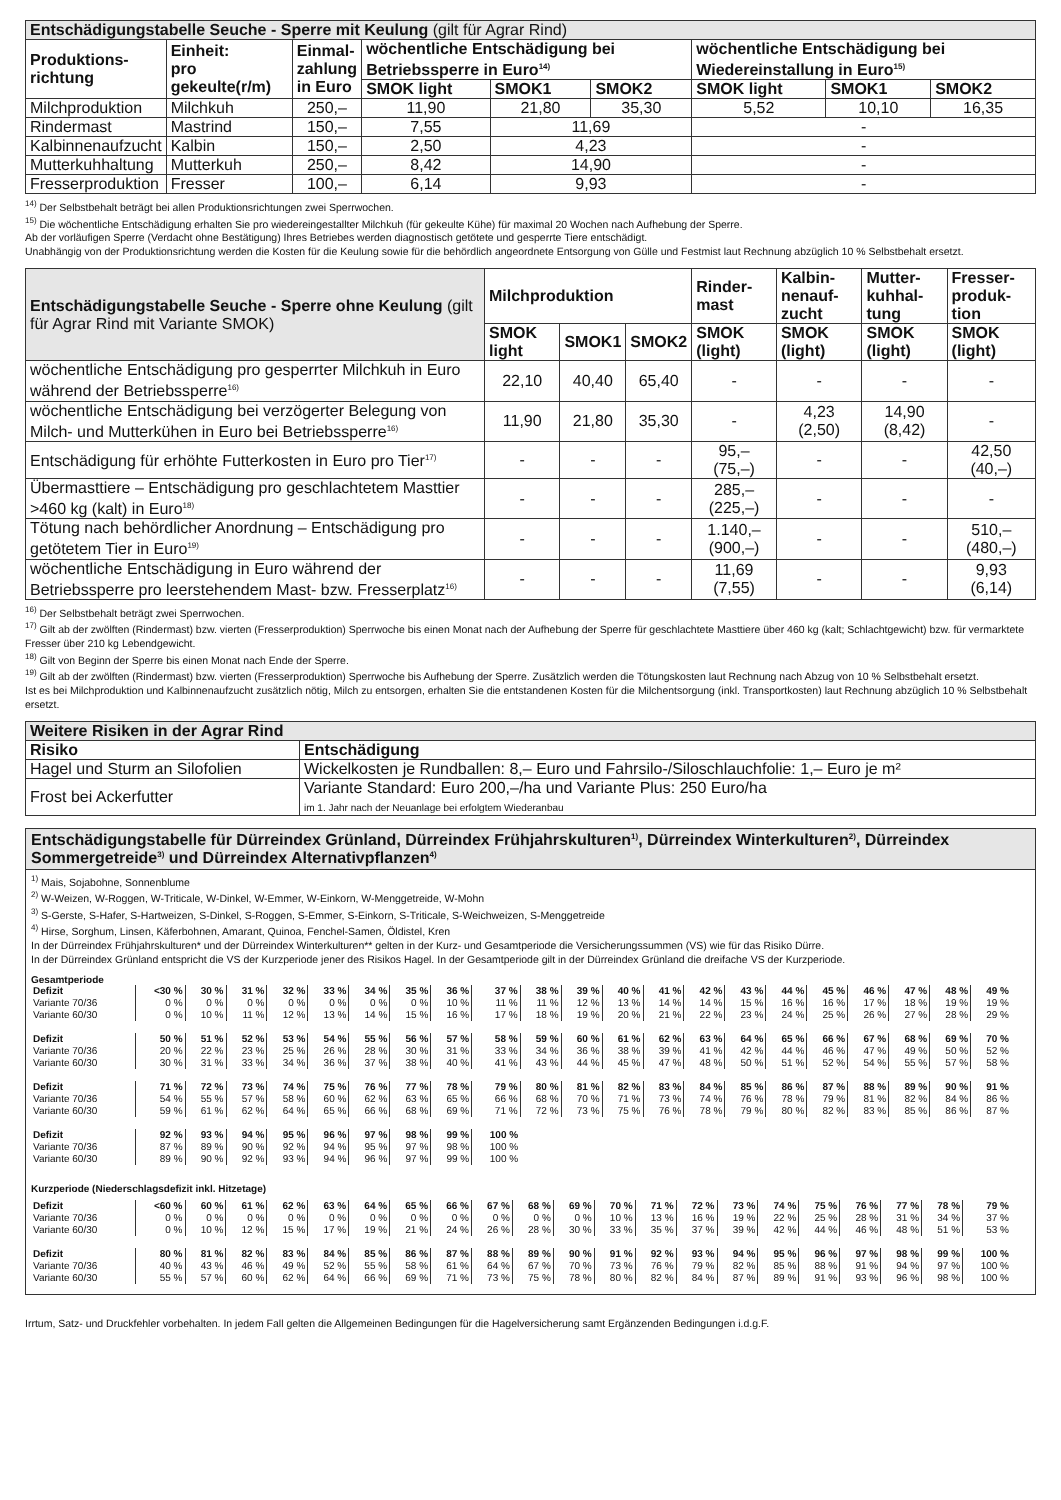| Entschädigungstabelle Seuche - Sperre mit Keulung (gilt für Agrar Rind) | | | | | | | | |
| Produktions- richtung | Einheit: pro gekeulte(r/m) | Einmal- zahlung in Euro | wöchentliche Entschädigung bei Betriebssperre in Euro<sup>14)</sup> | | | wöchentliche Entschädigung bei Wiedereinstallung in Euro<sup>15)</sup> | | |
| | | | SMOK light | SMOK1 | SMOK2 | SMOK light | SMOK1 | SMOK2 |
| Milchproduktion | Milchkuh | 250,– | 11,90 | 21,80 | 35,30 | 5,52 | 10,10 | 16,35 |
| Rindermast | Mastrind | 150,– | 7,55 | 11,69 | | - | | |
| Kalbinnenaufzucht | Kalbin | 150,– | 2,50 | 4,23 | | - | | |
| Mutterkuhhaltung | Mutterkuh | 250,– | 8,42 | 14,90 | | - | | |
| Fresserproduktion | Fresser | 100,– | 6,14 | 9,93 | | - | | |
<sup>14)</sup> Der Selbstbehalt beträgt bei allen Produktionsrichtungen zwei Sperrwochen.
<sup>15)</sup> Die wöchentliche Entschädigung erhalten Sie pro wiedereingestallter Milchkuh (für gekeulte Kühe) für maximal 20 Wochen nach Aufhebung der Sperre.
Ab der vorläufigen Sperre (Verdacht ohne Bestätigung) Ihres Betriebes werden diagnostisch getötete und gesperrte Tiere entschädigt.
Unabhängig von der Produktionsrichtung werden die Kosten für die Keulung sowie für die behördlich angeordnete Entsorgung von Gülle und Festmist laut Rechnung abzüglich 10 % Selbstbehalt ersetzt.
| Entschädigungstabelle Seuche - Sperre ohne Keulung (gilt für Agrar Rind mit Variante SMOK) | Milchproduktion | | | Rinder- mast | Kalbin- nenauf- zucht | Mutter- kuhhal- tung | Fresser- produk- tion |
| | SMOK light | SMOK1 | SMOK2 | SMOK (light) | SMOK (light) | SMOK (light) | SMOK (light) |
| wöchentliche Entschädigung pro gesperrter Milchkuh in Euro während der Betriebssperre<sup>16)</sup> | 22,10 | 40,40 | 65,40 | - | - | - | - |
| wöchentliche Entschädigung bei verzögerter Belegung von Milch- und Mutterkühen in Euro bei Betriebssperre<sup>16)</sup> | 11,90 | 21,80 | 35,30 | - | 4,23 (2,50) | 14,90 (8,42) | - |
| Entschädigung für erhöhte Futterkosten in Euro pro Tier<sup>17)</sup> | - | - | - | 95,– (75,–) | - | - | 42,50 (40,–) |
| Übermasttiere – Entschädigung pro geschlachtetem Masttier >460 kg (kalt) in Euro<sup>18)</sup> | - | - | - | 285,– (225,–) | - | - | - |
| Tötung nach behördlicher Anordnung – Entschädigung pro getötetem Tier in Euro<sup>19)</sup> | - | - | - | 1.140,– (900,–) | - | - | 510,– (480,–) |
| wöchentliche Entschädigung in Euro während der Betriebssperre pro leerstehendem Mast- bzw. Fresserplatz<sup>16)</sup> | - | - | - | 11,69 (7,55) | - | - | 9,93 (6,14) |
<sup>16)</sup> Der Selbstbehalt beträgt zwei Sperrwochen.
<sup>17)</sup> Gilt ab der zwölften (Rindermast) bzw. vierten (Fresserproduktion) Sperrwoche bis einen Monat nach der Aufhebung der Sperre für geschlachtete Masttiere über 460 kg (kalt; Schlachtgewicht) bzw. für vermarktete Fresser über 210 kg Lebendgewicht.
<sup>18)</sup> Gilt von Beginn der Sperre bis einen Monat nach Ende der Sperre.
<sup>19)</sup> Gilt ab der zwölften (Rindermast) bzw. vierten (Fresserproduktion) Sperrwoche bis Aufhebung der Sperre. Zusätzlich werden die Tötungskosten laut Rechnung nach Abzug von 10 % Selbstbehalt ersetzt.
Ist es bei Milchproduktion und Kalbinnenaufzucht zusätzlich nötig, Milch zu entsorgen, erhalten Sie die entstandenen Kosten für die Milchentsorgung (inkl. Transportkosten) laut Rechnung abzüglich 10 % Selbstbehalt ersetzt.
| Weitere Risiken in der Agrar Rind | |
| --- | --- |
| Risiko | Entschädigung |
| Hagel und Sturm an Silofolien | Wickelkosten je Rundballen: 8,– Euro und Fahrsilo-/Siloschlauchfolie: 1,– Euro je m² |
| Frost bei Ackerfutter | Variante Standard: Euro 200,–/ha und Variante Plus: 250 Euro/ha im 1. Jahr nach der Neuanlage bei erfolgtem Wiederanbau |
Entschädigungstabelle für Dürreindex Grünland, Dürreindex Frühjahrskulturen<sup>1)</sup>, Dürreindex Winterkulturen<sup>2)</sup>, Dürreindex Sommergetreide<sup>3)</sup> und Dürreindex Alternativpflanzen<sup>4)</sup>
<sup>1)</sup> Mais, Sojabohne, Sonnenblume
<sup>2)</sup> W-Weizen, W-Roggen, W-Triticale, W-Dinkel, W-Emmer, W-Einkorn, W-Menggetreide, W-Mohn
<sup>3)</sup> S-Gerste, S-Hafer, S-Hartweizen, S-Dinkel, S-Roggen, S-Emmer, S-Einkorn, S-Triticale, S-Weichweizen, S-Menggetreide
<sup>4)</sup> Hirse, Sorghum, Linsen, Käferbohnen, Amarant, Quinoa, Fenchel-Samen, Öldistel, Kren
In der Dürreindex Frühjahrskulturen* und der Dürreindex Winterkulturen** gelten in der Kurz- und Gesamtperiode die Versicherungssummen (VS) wie für das Risiko Dürre.
In der Dürreindex Grünland entspricht die VS der Kurzperiode jener des Risikos Hagel. In der Gesamtperiode gilt in der Dürreindex Grünland die dreifache VS der Kurzperiode.
Gesamtperiode
| Defizit | <30 % | 30 % | 31 % | 32 % | 33 % | 34 % | 35 % | 36 % | 37 % | 38 % | 39 % | 40 % | 41 % | 42 % | 43 % | 44 % | 45 % | 46 % | 47 % | 48 % | 49 % |
| Variante 70/36 | 0 % | 0 % | 0 % | 0 % | 0 % | 0 % | 0 % | 10 % | 11 % | 11 % | 12 % | 13 % | 14 % | 14 % | 15 % | 16 % | 16 % | 17 % | 18 % | 19 % | 19 % |
| Variante 60/30 | 0 % | 10 % | 11 % | 12 % | 13 % | 14 % | 15 % | 16 % | 17 % | 18 % | 19 % | 20 % | 21 % | 22 % | 23 % | 24 % | 25 % | 26 % | 27 % | 28 % | 29 % |
| Defizit | 50 % | 51 % | 52 % | 53 % | 54 % | 55 % | 56 % | 57 % | 58 % | 59 % | 60 % | 61 % | 62 % | 63 % | 64 % | 65 % | 66 % | 67 % | 68 % | 69 % | 70 % |
| Variante 70/36 | 20 % | 22 % | 23 % | 25 % | 26 % | 28 % | 30 % | 31 % | 33 % | 34 % | 36 % | 38 % | 39 % | 41 % | 42 % | 44 % | 46 % | 47 % | 49 % | 50 % | 52 % |
| Variante 60/30 | 30 % | 31 % | 33 % | 34 % | 36 % | 37 % | 38 % | 40 % | 41 % | 43 % | 44 % | 45 % | 47 % | 48 % | 50 % | 51 % | 52 % | 54 % | 55 % | 57 % | 58 % |
| Defizit | 71 % | 72 % | 73 % | 74 % | 75 % | 76 % | 77 % | 78 % | 79 % | 80 % | 81 % | 82 % | 83 % | 84 % | 85 % | 86 % | 87 % | 88 % | 89 % | 90 % | 91 % |
| Variante 70/36 | 54 % | 55 % | 57 % | 58 % | 60 % | 62 % | 63 % | 65 % | 66 % | 68 % | 70 % | 71 % | 73 % | 74 % | 76 % | 78 % | 79 % | 81 % | 82 % | 84 % | 86 % |
| Variante 60/30 | 59 % | 61 % | 62 % | 64 % | 65 % | 66 % | 68 % | 69 % | 71 % | 72 % | 73 % | 75 % | 76 % | 78 % | 79 % | 80 % | 82 % | 83 % | 85 % | 86 % | 87 % |
| Defizit | 92 % | 93 % | 94 % | 95 % | 96 % | 97 % | 98 % | 99 % | 100 % | | | | | | | | | | | | |
| Variante 70/36 | 87 % | 89 % | 90 % | 92 % | 94 % | 95 % | 97 % | 98 % | 100 % | | | | | | | | | | | | |
| Variante 60/30 | 89 % | 90 % | 92 % | 93 % | 94 % | 96 % | 97 % | 99 % | 100 % | | | | | | | | | | | | |
Kurzperiode (Niederschlagsdefizit inkl. Hitzetage)
| Defizit | <60 % | 60 % | 61 % | 62 % | 63 % | 64 % | 65 % | 66 % | 67 % | 68 % | 69 % | 70 % | 71 % | 72 % | 73 % | 74 % | 75 % | 76 % | 77 % | 78 % | 79 % |
| Variante 70/36 | 0 % | 0 % | 0 % | 0 % | 0 % | 0 % | 0 % | 0 % | 0 % | 0 % | 0 % | 10 % | 13 % | 16 % | 19 % | 22 % | 25 % | 28 % | 31 % | 34 % | 37 % |
| Variante 60/30 | 0 % | 10 % | 12 % | 15 % | 17 % | 19 % | 21 % | 24 % | 26 % | 28 % | 30 % | 33 % | 35 % | 37 % | 39 % | 42 % | 44 % | 46 % | 48 % | 51 % | 53 % |
| Defizit | 80 % | 81 % | 82 % | 83 % | 84 % | 85 % | 86 % | 87 % | 88 % | 89 % | 90 % | 91 % | 92 % | 93 % | 94 % | 95 % | 96 % | 97 % | 98 % | 99 % | 100 % |
| Variante 70/36 | 40 % | 43 % | 46 % | 49 % | 52 % | 55 % | 58 % | 61 % | 64 % | 67 % | 70 % | 73 % | 76 % | 79 % | 82 % | 85 % | 88 % | 91 % | 94 % | 97 % | 100 % |
| Variante 60/30 | 55 % | 57 % | 60 % | 62 % | 64 % | 66 % | 69 % | 71 % | 73 % | 75 % | 78 % | 80 % | 82 % | 84 % | 87 % | 89 % | 91 % | 93 % | 96 % | 98 % | 100 % |
Irrtum, Satz- und Druckfehler vorbehalten. In jedem Fall gelten die Allgemeinen Bedingungen für die Hagelversicherung samt Ergänzenden Bedingungen i.d.g.F.